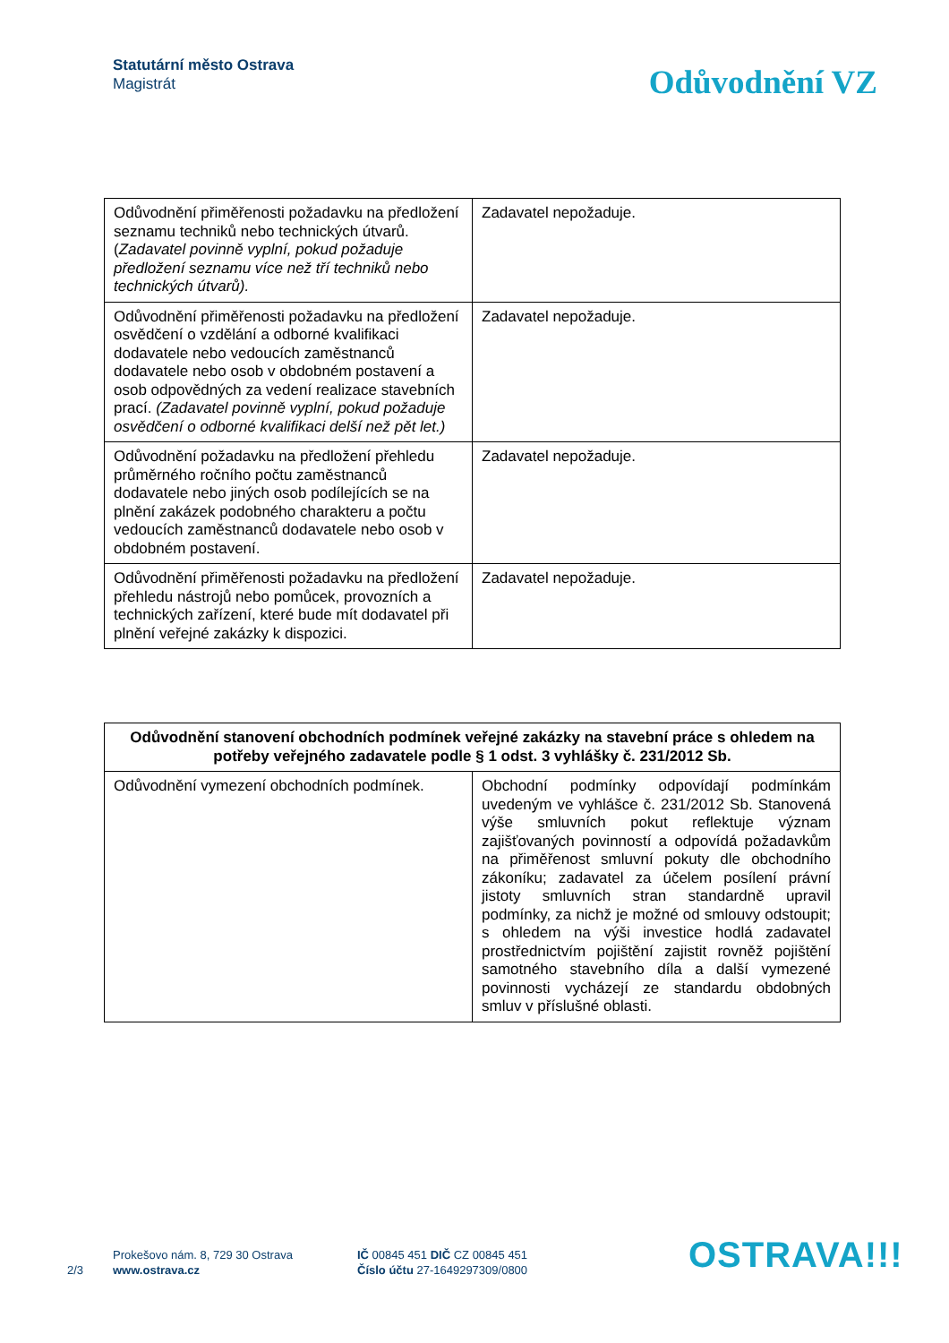Statutární město Ostrava
Magistrát
Odůvodnění VZ
| Odůvodnění přiměřenosti požadavku na předložení seznamu techniků nebo technických útvarů. ( Zadavatel povinně vyplní, pokud požaduje předložení seznamu více než tří techniků nebo technických útvarů). | Zadavatel nepožaduje. |
| Odůvodnění přiměřenosti požadavku na předložení osvědčení o vzdělání a odborné kvalifikaci dodavatele nebo vedoucích zaměstnanců dodavatele nebo osob v obdobném postavení a osob odpovědných za vedení realizace stavebních prací. (Zadavatel povinně vyplní, pokud požaduje osvědčení o odborné kvalifikaci delší než pět let.) | Zadavatel nepožaduje. |
| Odůvodnění požadavku na předložení přehledu průměrného ročního počtu zaměstnanců dodavatele nebo jiných osob podílejících se na plnění zakázek podobného charakteru a počtu vedoucích zaměstnanců dodavatele nebo osob v obdobném postavení. | Zadavatel nepožaduje. |
| Odůvodnění přiměřenosti požadavku na předložení přehledu nástrojů nebo pomůcek, provozních a technických zařízení, které bude mít dodavatel při plnění veřejné zakázky k dispozici. | Zadavatel nepožaduje. |
| Odůvodnění stanovení obchodních podmínek veřejné zakázky na stavební práce s ohledem na potřeby veřejného zadavatele podle § 1 odst. 3 vyhlášky č. 231/2012 Sb. | |
| --- | --- |
| Odůvodnění vymezení obchodních podmínek. | Obchodní podmínky odpovídají podmínkám uvedeným ve vyhlášce č. 231/2012 Sb. Stanovená výše smluvních pokut reflektuje význam zajišťovaných povinností a odpovídá požadavkům na přiměřenost smluvní pokuty dle obchodního zákoníku; zadavatel za účelem posílení právní jistoty smluvních stran standardně upravil podmínky, za nichž je možné od smlouvy odstoupit; s ohledem na výši investice hodlá zadavatel prostřednictvím pojištění zajistit rovněž pojištění samotného stavebního díla a další vymezené povinnosti vycházejí ze standardu obdobných smluv v příslušné oblasti. |
2/3
Prokešovo nám. 8, 729 30 Ostrava
www.ostrava.cz
IČ 00845 451 DIČ CZ 00845 451
Číslo účtu 27-1649297309/0800
OSTRAVA!!!